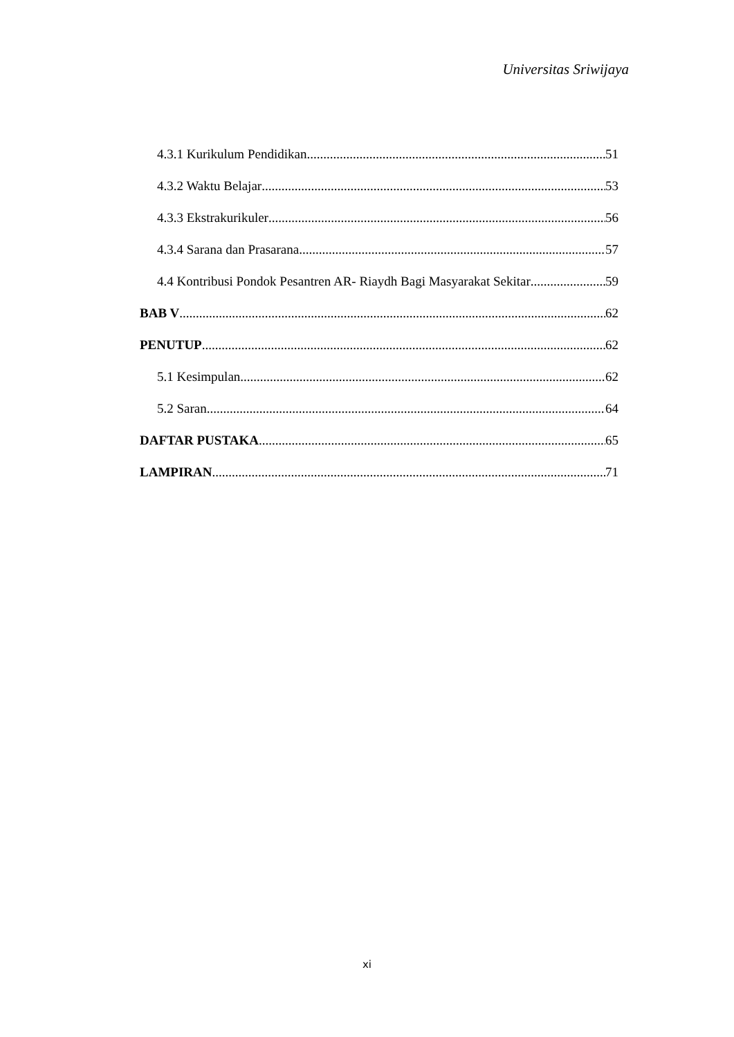Universitas Sriwijaya
4.3.1 Kurikulum Pendidikan 51
4.3.2 Waktu Belajar 53
4.3.3 Ekstrakurikuler 56
4.3.4 Sarana dan Prasarana 57
4.4 Kontribusi Pondok Pesantren AR- Riaydh Bagi Masyarakat Sekitar 59
BAB V 62
PENUTUP 62
5.1 Kesimpulan 62
5.2 Saran 64
DAFTAR PUSTAKA 65
LAMPIRAN 71
xi